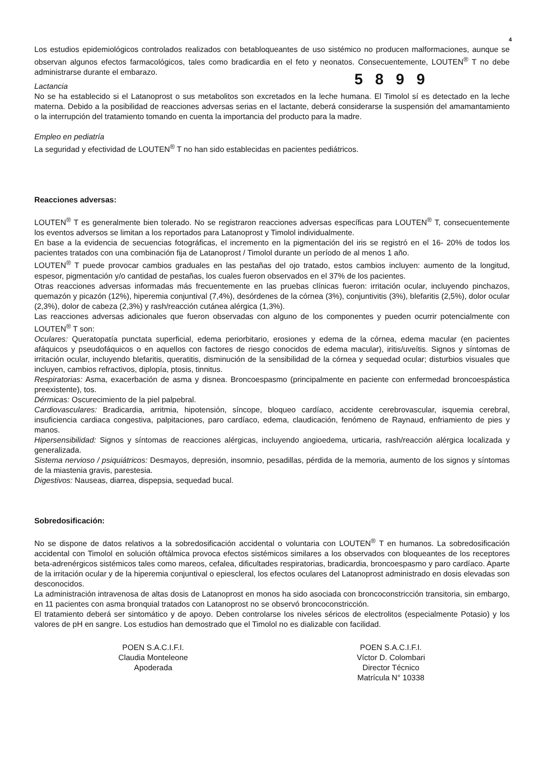4
Los estudios epidemiológicos controlados realizados con betabloqueantes de uso sistémico no producen malformaciones, aunque se observan algunos efectos farmacológicos, tales como bradicardia en el feto y neonatos. Consecuentemente, LOUTEN<sup>®</sup> T no debe administrarse durante el embarazo.
5 8 9 9
Lactancia
No se ha establecido si el Latanoprost o sus metabolitos son excretados en la leche humana. El Timolol sí es detectado en la leche materna. Debido a la posibilidad de reacciones adversas serias en el lactante, deberá considerarse la suspensión del amamantamiento o la interrupción del tratamiento tomando en cuenta la importancia del producto para la madre.
Empleo en pediatría
La seguridad y efectividad de LOUTEN<sup>®</sup> T no han sido establecidas en pacientes pediátricos.
Reacciones adversas:
LOUTEN<sup>®</sup> T es generalmente bien tolerado. No se registraron reacciones adversas específicas para LOUTEN<sup>®</sup> T, consecuentemente los eventos adversos se limitan a los reportados para Latanoprost y Timolol individualmente.
En base a la evidencia de secuencias fotográficas, el incremento en la pigmentación del iris se registró en el 16- 20% de todos los pacientes tratados con una combinación fija de Latanoprost / Timolol durante un período de al menos 1 año.
LOUTEN<sup>®</sup> T puede provocar cambios graduales en las pestañas del ojo tratado, estos cambios incluyen: aumento de la longitud, espesor, pigmentación y/o cantidad de pestañas, los cuales fueron observados en el 37% de los pacientes.
Otras reacciones adversas informadas más frecuentemente en las pruebas clínicas fueron: irritación ocular, incluyendo pinchazos, quemazón y picazón (12%), hiperemia conjuntival (7,4%), desórdenes de la córnea (3%), conjuntivitis (3%), blefaritis (2,5%), dolor ocular (2,3%), dolor de cabeza (2,3%) y rash/reacción cutánea alérgica (1,3%).
Las reacciones adversas adicionales que fueron observadas con alguno de los componentes y pueden ocurrir potencialmente con LOUTEN<sup>®</sup> T son:
Oculares: Queratopatía punctata superficial, edema periorbitario, erosiones y edema de la córnea, edema macular (en pacientes afáquicos y pseudofáquicos o en aquellos con factores de riesgo conocidos de edema macular), iritis/uveítis. Signos y síntomas de irritación ocular, incluyendo blefaritis, queratitis, disminución de la sensibilidad de la córnea y sequedad ocular; disturbios visuales que incluyen, cambios refractivos, diplopía, ptosis, tinnitus.
Respiratorias: Asma, exacerbación de asma y disnea. Broncoespasmo (principalmente en paciente con enfermedad broncoespástica preexistente), tos.
Dérmicas: Oscurecimiento de la piel palpebral.
Cardiovasculares: Bradicardia, arritmia, hipotensión, síncope, bloqueo cardíaco, accidente cerebrovascular, isquemia cerebral, insuficiencia cardiaca congestiva, palpitaciones, paro cardíaco, edema, claudicación, fenómeno de Raynaud, enfriamiento de pies y manos.
Hipersensibilidad: Signos y síntomas de reacciones alérgicas, incluyendo angioedema, urticaria, rash/reacción alérgica localizada y generalizada.
Sistema nervioso / psiquiátricos: Desmayos, depresión, insomnio, pesadillas, pérdida de la memoria, aumento de los signos y síntomas de la miastenia gravis, parestesia.
Digestivos: Nauseas, diarrea, dispepsia, sequedad bucal.
Sobredosificación:
No se dispone de datos relativos a la sobredosificación accidental o voluntaria con LOUTEN<sup>®</sup> T en humanos. La sobredosificación accidental con Timolol en solución oftálmica provoca efectos sistémicos similares a los observados con bloqueantes de los receptores beta-adrenérgicos sistémicos tales como mareos, cefalea, dificultades respiratorias, bradicardia, broncoespasmo y paro cardíaco. Aparte de la irritación ocular y de la hiperemia conjuntival o epiescleral, los efectos oculares del Latanoprost administrado en dosis elevadas son desconocidos.
La administración intravenosa de altas dosis de Latanoprost en monos ha sido asociada con broncoconstricción transitoria, sin embargo, en 11 pacientes con asma bronquial tratados con Latanoprost no se observó broncoconstricción.
El tratamiento deberá ser sintomático y de apoyo. Deben controlarse los niveles séricos de electrolitos (especialmente Potasio) y los valores de pH en sangre. Los estudios han demostrado que el Timolol no es dializable con facilidad.
POEN S.A.C.I.F.I.
Claudia Monteleone
Apoderada
POEN S.A.C.I.F.I.
Víctor D. Colombari
Director Técnico
Matrícula N° 10338